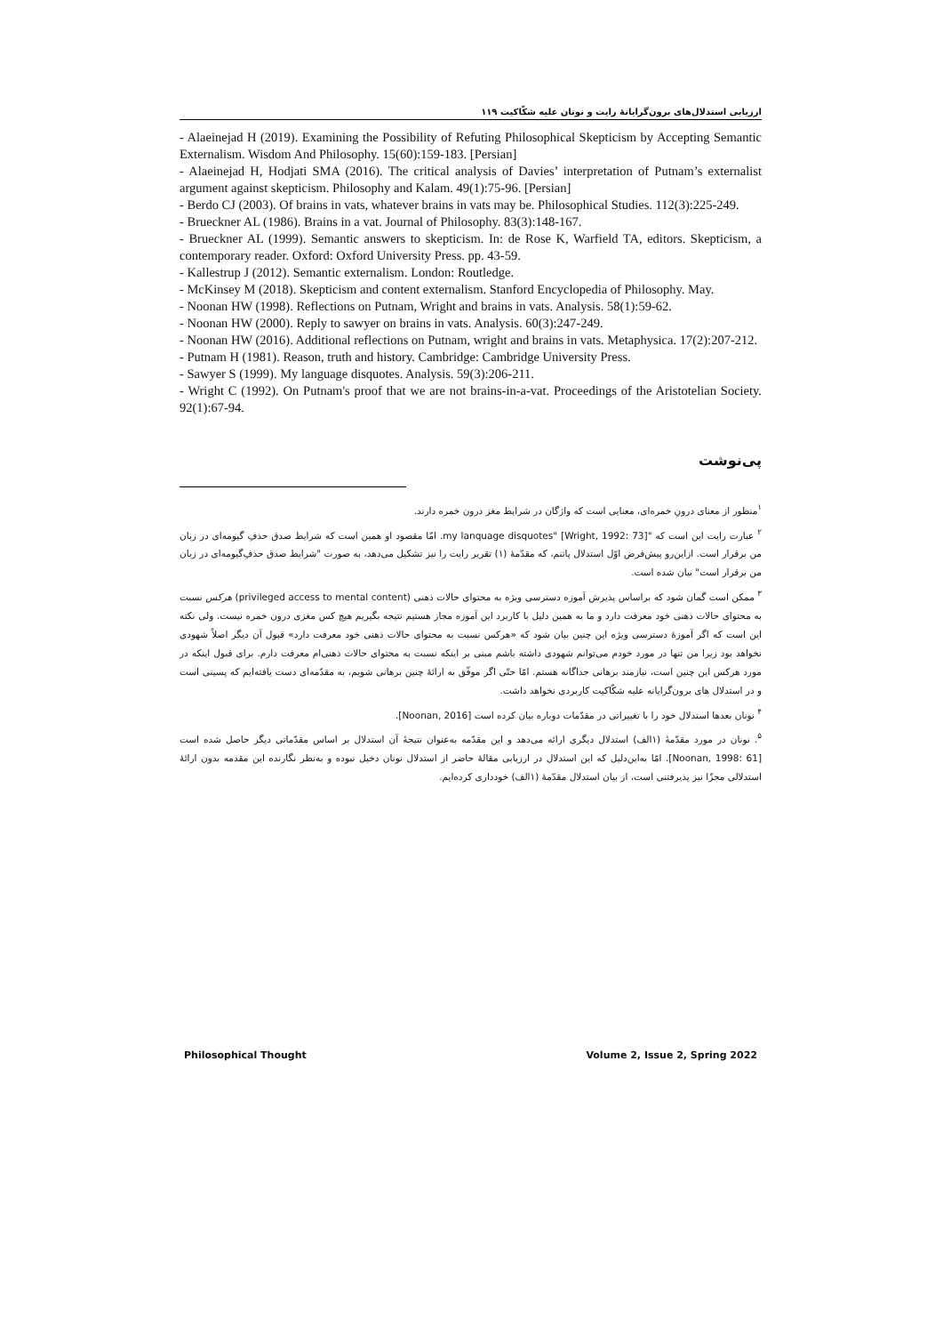ارزیابی استدلال‌های برون‌گرایانهٔ رایت و نونان علیه شکّاکیت ۱۱۹
- Alaeinejad H (2019). Examining the Possibility of Refuting Philosophical Skepticism by Accepting Semantic Externalism. Wisdom And Philosophy. 15(60):159-183. [Persian]
- Alaeinejad H, Hodjati SMA (2016). The critical analysis of Davies’ interpretation of Putnam’s externalist argument against skepticism. Philosophy and Kalam. 49(1):75-96. [Persian]
- Berdo CJ (2003). Of brains in vats, whatever brains in vats may be. Philosophical Studies. 112(3):225-249.
- Brueckner AL (1986). Brains in a vat. Journal of Philosophy. 83(3):148-167.
- Brueckner AL (1999). Semantic answers to skepticism. In: de Rose K, Warfield TA, editors. Skepticism, a contemporary reader. Oxford: Oxford University Press. pp. 43-59.
- Kallestrup J (2012). Semantic externalism. London: Routledge.
- McKinsey M (2018). Skepticism and content externalism. Stanford Encyclopedia of Philosophy. May.
- Noonan HW (1998). Reflections on Putnam, Wright and brains in vats. Analysis. 58(1):59-62.
- Noonan HW (2000). Reply to sawyer on brains in vats. Analysis. 60(3):247-249.
- Noonan HW (2016). Additional reflections on Putnam, wright and brains in vats. Metaphysica. 17(2):207-212.
- Putnam H (1981). Reason, truth and history. Cambridge: Cambridge University Press.
- Sawyer S (1999). My language disquotes. Analysis. 59(3):206-211.
- Wright C (1992). On Putnam's proof that we are not brains-in-a-vat. Proceedings of the Aristotelian Society. 92(1):67-94.
پی‌نوشت
<sup>۱</sup> منظور از معنای درونِ خمره‌ای، معنایی است که واژگان در شرایط مغز درون خمره دارند.
<sup>۲</sup> عبارت رایت این است که "my lanquage disquotes" [Wright, 1992: 73]. امّا مقصود او همین است که شرایط صدق حذفِ گیومه‌ای در زبان من برقرار است. ازاین‌رو پیش‌فرض اوّل استدلال پاتنم، که مقدّمهٔ (۱) تقریر رایت را نیز تشکیل می‌دهد، به صورت "شرایط صدق حذفِ‌گیومه‌ای در زبان من برقرار است" بیان شده است.
<sup>۳</sup> ممکن است گمان شود که براساس پذیرش آموزه دسترسی ویژه به محتوای حالات ذهنی (privileged access to mental content) هرکس نسبت به محتوای حالات ذهنی خود معرفت دارد و ما به همین دلیل با کاربرد این آموزه مجاز هستیم نتیجه بگیریم هیچ کس مغزی درون خمره نیست. ولی نکته این است که اگر آموزهٔ دسترسی ویژه این چنین بیان شود که «هرکس نسبت به محتوای حالات ذهنی خود معرفت دارد» قبول آن دیگر اصلاً شهودی نخواهد بود زیرا من تنها در مورد خودم می‌توانم شهودی داشته باشم مبنی بر اینکه نسبت به محتوای حالات ذهنی‌ام معرفت دارم. برای قبول اینکه در مورد هرکس این چنین است، نیازمند برهانی جداگانه هستم. امّا حتّی اگر موفّق به ارائهٔ چنین برهانی شویم، به مقدّمه‌ای دست یافته‌ایم که پسینی است و در استدلال های برون‌گرایانه علیه شکّاکیت کاربردی نخواهد داشت.
<sup>۴</sup> نونان بعدها استدلال خود را با تغییراتی در مقدّمات دوباره بیان کرده است [Noonan, 2016].
<sup>۵</sup>. نونان در مورد مقدّمهٔ (۱الف) استدلال دیگری ارائه می‌دهد و این مقدّمه به‌عنوان نتیجهٔ آن استدلال بر اساس مقدّماتی دیگر حاصل شده است [Noonan, 1998: 61]. امّا به‌این‌دلیل که این استدلال در ارزیابی مقالهٔ حاضر از استدلال نونان دخیل نبوده و به‌نظر نگارنده این مقدمه بدون ارائهٔ استدلالی مجزّا نیز پذیرفتنی است، از بیان استدلال مقدّمهٔ (۱الف) خودداری کرده‌ایم.
Philosophical Thought Volume 2, Issue 2, Spring 2022